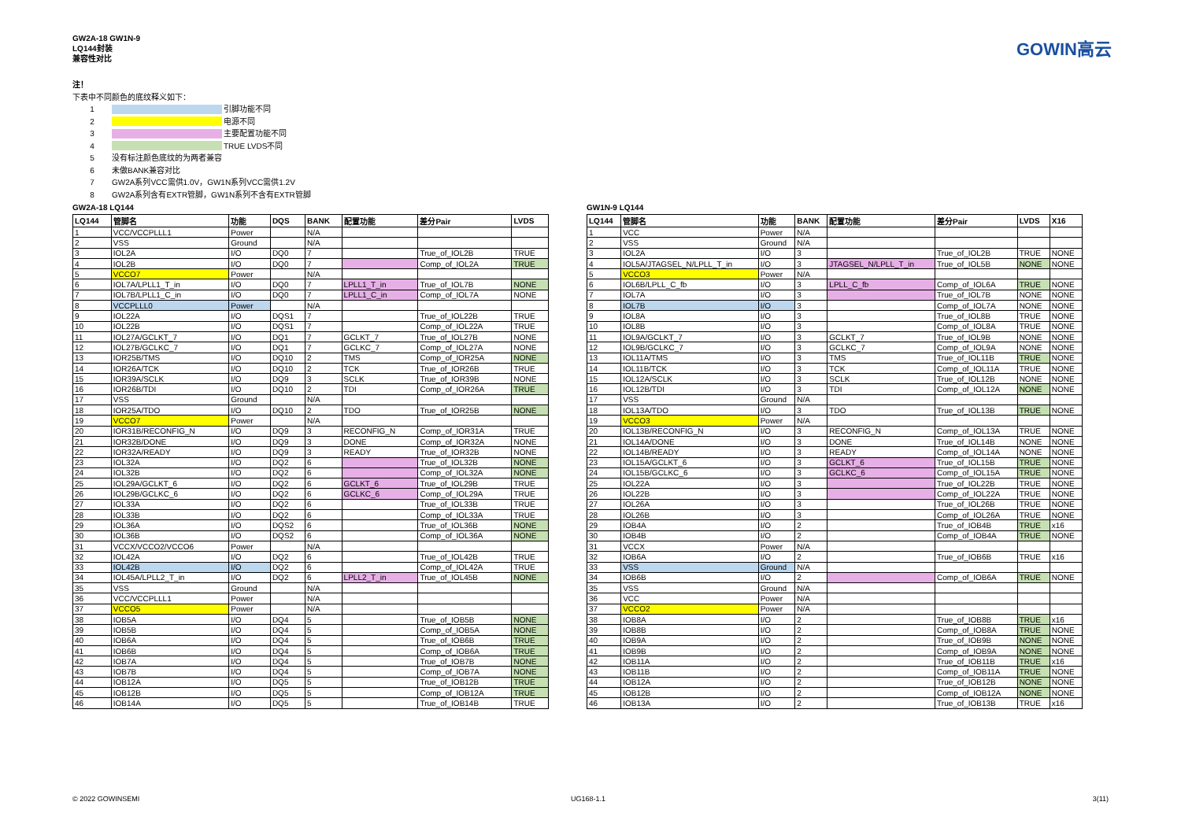GW2A-18 GW1N-9
LQ144封装
兼容性对比
GOWIN高云
注！
下表中不同颜色的底纹释义如下：
1 引脚功能不同
2 电源不同
3 主要配置功能不同
4 TRUE LVDS不同
5 没有标注颜色底纹的为两者兼容
6 未做BANK兼容对比
7 GW2A系列VCC需供1.0V，GW1N系列VCC需供1.2V
8 GW2A系列含有EXTR管脚，GW1N系列不含有EXTR管脚
GW2A-18 LQ144
| LQ144 | 管脚名 | 功能 | DQS | BANK | 配置功能 | 差分Pair | LVDS |
| --- | --- | --- | --- | --- | --- | --- | --- |
| 1 | VCC/VCCPLLL1 | Power | | N/A | | | |
| 2 | VSS | Ground | | N/A | | | |
| 3 | IOL2A | I/O | DQ0 | 7 | | True_of_IOL2B | TRUE |
| 4 | IOL2B | I/O | DQ0 | 7 | | Comp_of_IOL2A | TRUE |
| 5 | VCCO7 | Power | | N/A | | | |
| 6 | IOL7A/LPLL1_T_in | I/O | DQ0 | 7 | LPLL1_T_in | True_of_IOL7B | NONE |
| 7 | IOL7B/LPLL1_C_in | I/O | DQ0 | 7 | LPLL1_C_in | Comp_of_IOL7A | NONE |
| 8 | VCCPLLL0 | Power | | N/A | | | |
| 9 | IOL22A | I/O | DQS1 | 7 | | True_of_IOL22B | TRUE |
| 10 | IOL22B | I/O | DQS1 | 7 | | Comp_of_IOL22A | TRUE |
| 11 | IOL27A/GCLKT_7 | I/O | DQ1 | 7 | GCLKT_7 | True_of_IOL27B | NONE |
| 12 | IOL27B/GCLKC_7 | I/O | DQ1 | 7 | GCLKC_7 | Comp_of_IOL27A | NONE |
| 13 | IOR25B/TMS | I/O | DQ10 | 2 | TMS | Comp_of_IOR25A | NONE |
| 14 | IOR26A/TCK | I/O | DQ10 | 2 | TCK | True_of_IOR26B | TRUE |
| 15 | IOR39A/SCLK | I/O | DQ9 | 3 | SCLK | True_of_IOR39B | NONE |
| 16 | IOR26B/TDI | I/O | DQ10 | 2 | TDI | Comp_of_IOR26A | TRUE |
| 17 | VSS | Ground | | N/A | | | |
| 18 | IOR25A/TDO | I/O | DQ10 | 2 | TDO | True_of_IOR25B | NONE |
| 19 | VCCO7 | Power | | N/A | | | |
| 20 | IOR31B/RECONFIG_N | I/O | DQ9 | 3 | RECONFIG_N | Comp_of_IOR31A | TRUE |
| 21 | IOR32B/DONE | I/O | DQ9 | 3 | DONE | Comp_of_IOR32A | NONE |
| 22 | IOR32A/READY | I/O | DQ9 | 3 | READY | True_of_IOR32B | NONE |
| 23 | IOL32A | I/O | DQ2 | 6 | | True_of_IOL32B | NONE |
| 24 | IOL32B | I/O | DQ2 | 6 | | Comp_of_IOL32A | NONE |
| 25 | IOL29A/GCLKT_6 | I/O | DQ2 | 6 | GCLKT_6 | True_of_IOL29B | TRUE |
| 26 | IOL29B/GCLKC_6 | I/O | DQ2 | 6 | GCLKC_6 | Comp_of_IOL29A | TRUE |
| 27 | IOL33A | I/O | DQ2 | 6 | | True_of_IOL33B | TRUE |
| 28 | IOL33B | I/O | DQ2 | 6 | | Comp_of_IOL33A | TRUE |
| 29 | IOL36A | I/O | DQS2 | 6 | | True_of_IOL36B | NONE |
| 30 | IOL36B | I/O | DQS2 | 6 | | Comp_of_IOL36A | NONE |
| 31 | VCCX/VCCO2/VCCO6 | Power | | N/A | | | |
| 32 | IOL42A | I/O | DQ2 | 6 | | True_of_IOL42B | TRUE |
| 33 | IOL42B | I/O | DQ2 | 6 | | Comp_of_IOL42A | TRUE |
| 34 | IOL45A/LPLL2_T_in | I/O | DQ2 | 6 | LPLL2_T_in | True_of_IOL45B | NONE |
| 35 | VSS | Ground | | N/A | | | |
| 36 | VCC/VCCPLLL1 | Power | | N/A | | | |
| 37 | VCCO5 | Power | | N/A | | | |
| 38 | IOB5A | I/O | DQ4 | 5 | | True_of_IOB5B | NONE |
| 39 | IOB5B | I/O | DQ4 | 5 | | Comp_of_IOB5A | NONE |
| 40 | IOB6A | I/O | DQ4 | 5 | | True_of_IOB6B | TRUE |
| 41 | IOB6B | I/O | DQ4 | 5 | | Comp_of_IOB6A | TRUE |
| 42 | IOB7A | I/O | DQ4 | 5 | | True_of_IOB7B | NONE |
| 43 | IOB7B | I/O | DQ4 | 5 | | Comp_of_IOB7A | NONE |
| 44 | IOB12A | I/O | DQ5 | 5 | | True_of_IOB12B | TRUE |
| 45 | IOB12B | I/O | DQ5 | 5 | | Comp_of_IOB12A | TRUE |
| 46 | IOB14A | I/O | DQ5 | 5 | | True_of_IOB14B | TRUE |
GW1N-9 LQ144
| LQ144 | 管脚名 | 功能 | BANK | 配置功能 | 差分Pair | LVDS | X16 |
| --- | --- | --- | --- | --- | --- | --- | --- |
| 1 | VCC | Power | N/A | | | | |
| 2 | VSS | Ground | N/A | | | | |
| 3 | IOL2A | I/O | 3 | | True_of_IOL2B | TRUE | NONE |
| 4 | IOL5A/JTAGSEL_N/LPLL_T_in | I/O | 3 | JTAGSEL_N/LPLL_T_in | True_of_IOL5B | NONE | NONE |
| 5 | VCCO3 | Power | N/A | | | | |
| 6 | IOL6B/LPLL_C_fb | I/O | 3 | LPLL_C_fb | Comp_of_IOL6A | TRUE | NONE |
| 7 | IOL7A | I/O | 3 | | True_of_IOL7B | NONE | NONE |
| 8 | IOL7B | I/O | 3 | | Comp_of_IOL7A | NONE | NONE |
| 9 | IOL8A | I/O | 3 | | True_of_IOL8B | TRUE | NONE |
| 10 | IOL8B | I/O | 3 | | Comp_of_IOL8A | TRUE | NONE |
| 11 | IOL9A/GCLKT_7 | I/O | 3 | GCLKT_7 | True_of_IOL9B | NONE | NONE |
| 12 | IOL9B/GCLKC_7 | I/O | 3 | GCLKC_7 | Comp_of_IOL9A | NONE | NONE |
| 13 | IOL11A/TMS | I/O | 3 | TMS | True_of_IOL11B | TRUE | NONE |
| 14 | IOL11B/TCK | I/O | 3 | TCK | Comp_of_IOL11A | TRUE | NONE |
| 15 | IOL12A/SCLK | I/O | 3 | SCLK | True_of_IOL12B | NONE | NONE |
| 16 | IOL12B/TDI | I/O | 3 | TDI | Comp_of_IOL12A | NONE | NONE |
| 17 | VSS | Ground | N/A | | | | |
| 18 | IOL13A/TDO | I/O | 3 | TDO | True_of_IOL13B | TRUE | NONE |
| 19 | VCCO3 | Power | N/A | | | | |
| 20 | IOL13B/RECONFIG_N | I/O | 3 | RECONFIG_N | Comp_of_IOL13A | TRUE | NONE |
| 21 | IOL14A/DONE | I/O | 3 | DONE | True_of_IOL14B | NONE | NONE |
| 22 | IOL14B/READY | I/O | 3 | READY | Comp_of_IOL14A | NONE | NONE |
| 23 | IOL15A/GCLKT_6 | I/O | 3 | GCLKT_6 | True_of_IOL15B | TRUE | NONE |
| 24 | IOL15B/GCLKC_6 | I/O | 3 | GCLKC_6 | Comp_of_IOL15A | TRUE | NONE |
| 25 | IOL22A | I/O | 3 | | True_of_IOL22B | TRUE | NONE |
| 26 | IOL22B | I/O | 3 | | Comp_of_IOL22A | TRUE | NONE |
| 27 | IOL26A | I/O | 3 | | True_of_IOL26B | TRUE | NONE |
| 28 | IOL26B | I/O | 3 | | Comp_of_IOL26A | TRUE | NONE |
| 29 | IOB4A | I/O | 2 | | True_of_IOB4B | TRUE | x16 |
| 30 | IOB4B | I/O | 2 | | Comp_of_IOB4A | TRUE | NONE |
| 31 | VCCX | Power | N/A | | | | |
| 32 | IOB6A | I/O | 2 | | True_of_IOB6B | TRUE | x16 |
| 33 | VSS | Ground | N/A | | | | |
| 34 | IOB6B | I/O | 2 | | Comp_of_IOB6A | TRUE | NONE |
| 35 | VSS | Ground | N/A | | | | |
| 36 | VCC | Power | N/A | | | | |
| 37 | VCCO2 | Power | N/A | | | | |
| 38 | IOB8A | I/O | 2 | | True_of_IOB8B | TRUE | x16 |
| 39 | IOB8B | I/O | 2 | | Comp_of_IOB8A | TRUE | NONE |
| 40 | IOB9A | I/O | 2 | | True_of_IOB9B | NONE | NONE |
| 41 | IOB9B | I/O | 2 | | Comp_of_IOB9A | NONE | NONE |
| 42 | IOB11A | I/O | 2 | | True_of_IOB11B | TRUE | x16 |
| 43 | IOB11B | I/O | 2 | | Comp_of_IOB11A | TRUE | NONE |
| 44 | IOB12A | I/O | 2 | | True_of_IOB12B | NONE | NONE |
| 45 | IOB12B | I/O | 2 | | Comp_of_IOB12A | NONE | NONE |
| 46 | IOB13A | I/O | 2 | | True_of_IOB13B | TRUE | x16 |
© 2022 GOWINSEMI UG168-1.1 3(11)